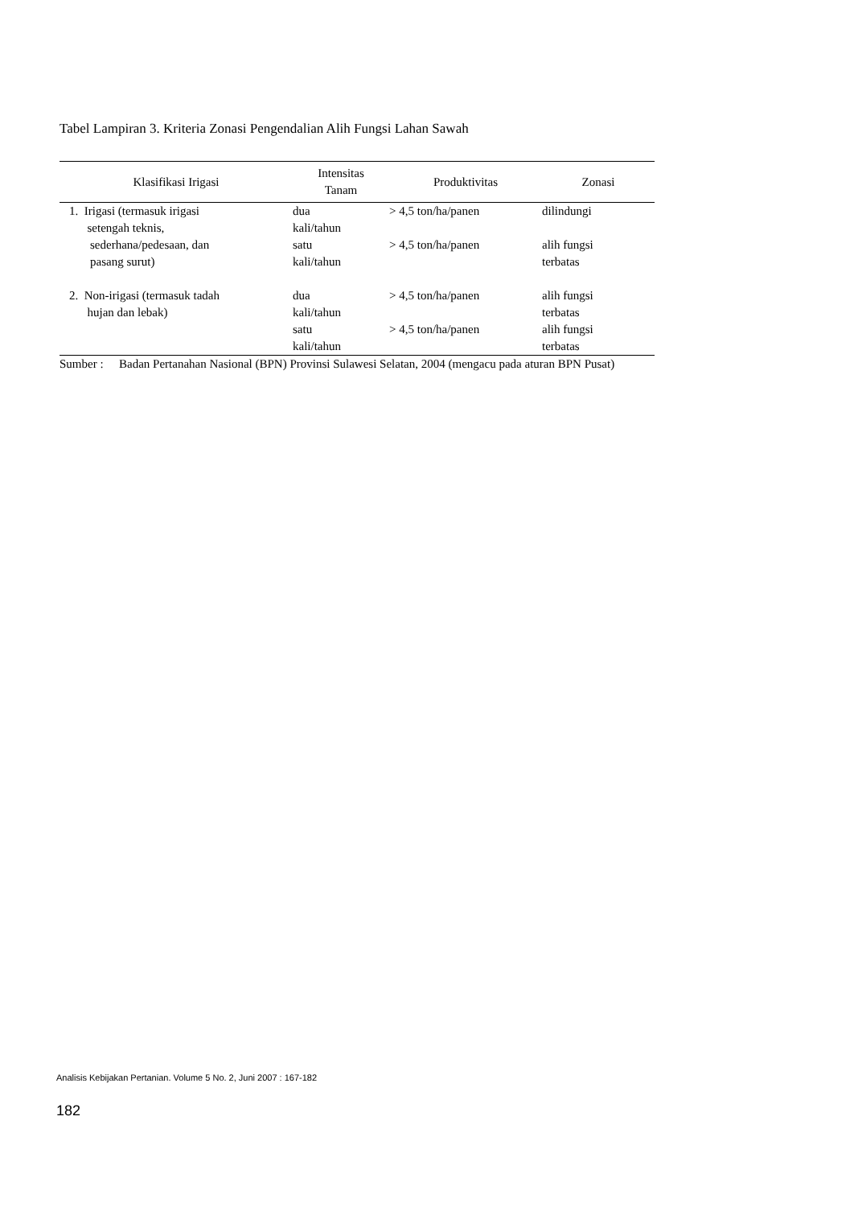Tabel Lampiran 3. Kriteria Zonasi Pengendalian Alih Fungsi Lahan Sawah
| Klasifikasi Irigasi | Intensitas Tanam | Produktivitas | Zonasi |
| --- | --- | --- | --- |
| 1. Irigasi (termasuk irigasi setengah teknis, | dua kali/tahun | > 4,5 ton/ha/panen | dilindungi |
| sederhana/pedesaan, dan pasang surut) | satu kali/tahun | > 4,5 ton/ha/panen | alih fungsi terbatas |
| 2. Non-irigasi (termasuk tadah hujan dan lebak) | dua kali/tahun | > 4,5 ton/ha/panen | alih fungsi terbatas |
| | satu kali/tahun | > 4,5 ton/ha/panen | alih fungsi terbatas |
Sumber : Badan Pertanahan Nasional (BPN) Provinsi Sulawesi Selatan, 2004 (mengacu pada aturan BPN Pusat)
Analisis Kebijakan Pertanian. Volume 5 No. 2, Juni 2007 : 167-182
182